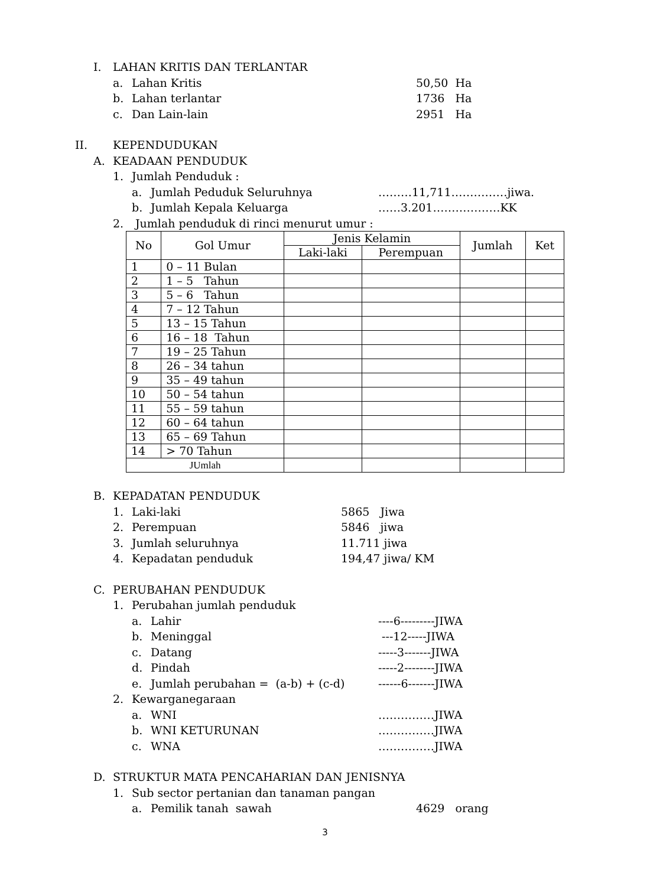I. LAHAN KRITIS DAN TERLANTAR
a. Lahan Kritis 50,50 Ha
b. Lahan terlantar 1736 Ha
c. Dan Lain-lain 2951 Ha
II. KEPENDUDUKAN
A. KEADAAN PENDUDUK
1. Jumlah Penduduk :
a. Jumlah Peduduk Seluruhnya ………11,711……………jiwa.
b. Jumlah Kepala Keluarga ……3.201………………KK
2. Jumlah penduduk di rinci menurut umur :
| No | Gol Umur | Jenis Kelamin | | Jumlah | Ket |
| --- | --- | --- | --- | --- | --- |
| | | Laki-laki | Perempuan | | |
| 1 | 0 – 11 Bulan | | | | |
| 2 | 1 – 5 Tahun | | | | |
| 3 | 5 – 6 Tahun | | | | |
| 4 | 7 – 12 Tahun | | | | |
| 5 | 13 – 15 Tahun | | | | |
| 6 | 16 – 18 Tahun | | | | |
| 7 | 19 – 25 Tahun | | | | |
| 8 | 26 – 34 tahun | | | | |
| 9 | 35 – 49 tahun | | | | |
| 10 | 50 – 54 tahun | | | | |
| 11 | 55 – 59 tahun | | | | |
| 12 | 60 – 64 tahun | | | | |
| 13 | 65 – 69 Tahun | | | | |
| 14 | > 70 Tahun | | | | |
| JUmlah | | | | | |
B. KEPADATAN PENDUDUK
1. Laki-laki 5865 Jiwa
2. Perempuan 5846 jiwa
3. Jumlah seluruhnya 11.711 jiwa
4. Kepadatan penduduk 194,47 jiwa/ KM
C. PERUBAHAN PENDUDUK
1. Perubahan jumlah penduduk
a. Lahir ----6---------JIWA
b. Meninggal ---12-----JIWA
c. Datang -----3-------JIWA
d. Pindah -----2--------JIWA
e. Jumlah perubahan = (a-b) + (c-d) ------6-------JIWA
2. Kewarganegaraan
a. WNI ……………JIWA
b. WNI KETURUNAN ……………JIWA
c. WNA ……………JIWA
D. STRUKTUR MATA PENCAHARIAN DAN JENISNYA
1. Sub sector pertanian dan tanaman pangan
a. Pemilik tanah sawah 4629 orang
3